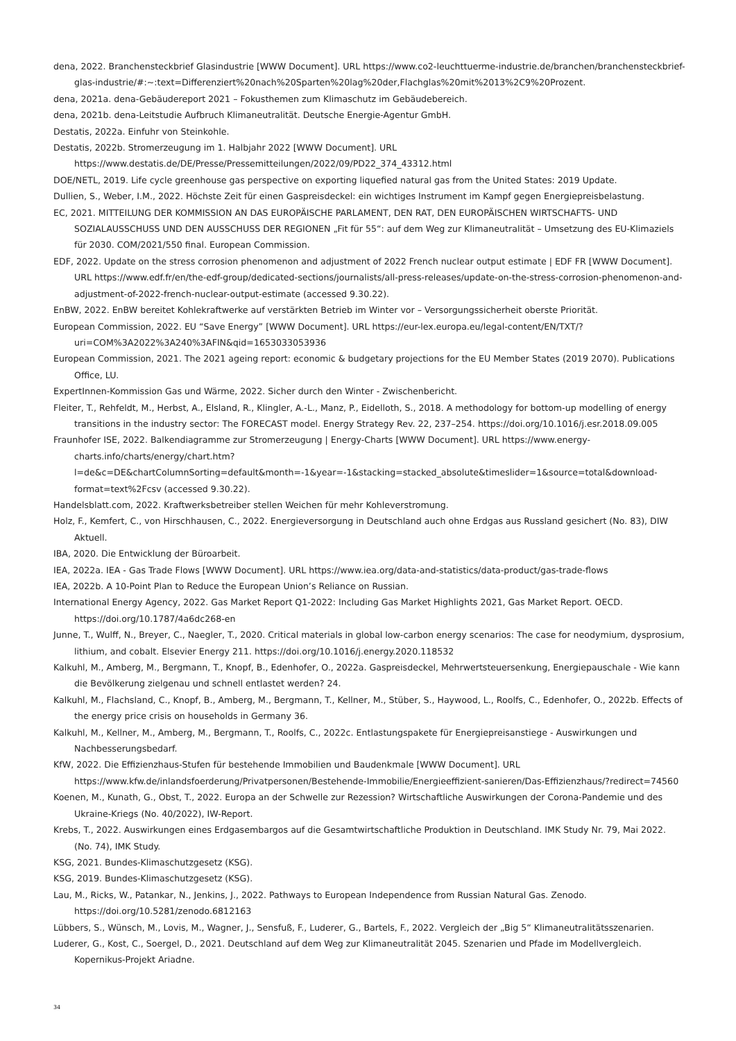dena, 2022. Branchensteckbrief Glasindustrie [WWW Document]. URL https://www.co2-leuchttuerme-industrie.de/branchen/branchensteckbrief-glas-industrie/#:~:text=Differenziert%20nach%20Sparten%20lag%20der,Flachglas%20mit%2013%2C9%20Prozent.
dena, 2021a. dena-Gebäudereport 2021 – Fokusthemen zum Klimaschutz im Gebäudebereich.
dena, 2021b. dena-Leitstudie Aufbruch Klimaneutralität. Deutsche Energie-Agentur GmbH.
Destatis, 2022a. Einfuhr von Steinkohle.
Destatis, 2022b. Stromerzeugung im 1. Halbjahr 2022 [WWW Document]. URL https://www.destatis.de/DE/Presse/Pressemitteilungen/2022/09/PD22_374_43312.html
DOE/NETL, 2019. Life cycle greenhouse gas perspective on exporting liquefied natural gas from the United States: 2019 Update.
Dullien, S., Weber, I.M., 2022. Höchste Zeit für einen Gaspreisdeckel: ein wichtiges Instrument im Kampf gegen Energiepreisbelastung.
EC, 2021. MITTEILUNG DER KOMMISSION AN DAS EUROPÄISCHE PARLAMENT, DEN RAT, DEN EUROPÄISCHEN WIRTSCHAFTS- UND SOZIALAUSSCHUSS UND DEN AUSSCHUSS DER REGIONEN „Fit für 55“: auf dem Weg zur Klimaneutralität – Umsetzung des EU-Klimaziels für 2030. COM/2021/550 final. European Commission.
EDF, 2022. Update on the stress corrosion phenomenon and adjustment of 2022 French nuclear output estimate | EDF FR [WWW Document]. URL https://www.edf.fr/en/the-edf-group/dedicated-sections/journalists/all-press-releases/update-on-the-stress-corrosion-phenomenon-and-adjustment-of-2022-french-nuclear-output-estimate (accessed 9.30.22).
EnBW, 2022. EnBW bereitet Kohlekraftwerke auf verstärkten Betrieb im Winter vor – Versorgungssicherheit oberste Priorität.
European Commission, 2022. EU “Save Energy” [WWW Document]. URL https://eur-lex.europa.eu/legal-content/EN/TXT/?uri=COM%3A2022%3A240%3AFIN&qid=1653033053936
European Commission, 2021. The 2021 ageing report: economic & budgetary projections for the EU Member States (2019 2070). Publications Office, LU.
ExpertInnen-Kommission Gas und Wärme, 2022. Sicher durch den Winter - Zwischenbericht.
Fleiter, T., Rehfeldt, M., Herbst, A., Elsland, R., Klingler, A.-L., Manz, P., Eidelloth, S., 2018. A methodology for bottom-up modelling of energy transitions in the industry sector: The FORECAST model. Energy Strategy Rev. 22, 237–254. https://doi.org/10.1016/j.esr.2018.09.005
Fraunhofer ISE, 2022. Balkendiagramme zur Stromerzeugung | Energy-Charts [WWW Document]. URL https://www.energy-charts.info/charts/energy/chart.htm?l=de&c=DE&chartColumnSorting=default&month=-1&year=-1&stacking=stacked_absolute&timeslider=1&source=total&download-format=text%2Fcsv (accessed 9.30.22).
Handelsblatt.com, 2022. Kraftwerksbetreiber stellen Weichen für mehr Kohleverstromung.
Holz, F., Kemfert, C., von Hirschhausen, C., 2022. Energieversorgung in Deutschland auch ohne Erdgas aus Russland gesichert (No. 83), DIW Aktuell.
IBA, 2020. Die Entwicklung der Büroarbeit.
IEA, 2022a. IEA - Gas Trade Flows [WWW Document]. URL https://www.iea.org/data-and-statistics/data-product/gas-trade-flows
IEA, 2022b. A 10-Point Plan to Reduce the European Union’s Reliance on Russian.
International Energy Agency, 2022. Gas Market Report Q1-2022: Including Gas Market Highlights 2021, Gas Market Report. OECD. https://doi.org/10.1787/4a6dc268-en
Junne, T., Wulff, N., Breyer, C., Naegler, T., 2020. Critical materials in global low-carbon energy scenarios: The case for neodymium, dysprosium, lithium, and cobalt. Elsevier Energy 211. https://doi.org/10.1016/j.energy.2020.118532
Kalkuhl, M., Amberg, M., Bergmann, T., Knopf, B., Edenhofer, O., 2022a. Gaspreisdeckel, Mehrwertsteuersenkung, Energiepauschale - Wie kann die Bevölkerung zielgenau und schnell entlastet werden? 24.
Kalkuhl, M., Flachsland, C., Knopf, B., Amberg, M., Bergmann, T., Kellner, M., Stüber, S., Haywood, L., Roolfs, C., Edenhofer, O., 2022b. Effects of the energy price crisis on households in Germany 36.
Kalkuhl, M., Kellner, M., Amberg, M., Bergmann, T., Roolfs, C., 2022c. Entlastungspakete für Energiepreisanstiege - Auswirkungen und Nachbesserungsbedarf.
KfW, 2022. Die Effizienzhaus-Stufen für bestehende Immobilien und Baudenkmale [WWW Document]. URL https://www.kfw.de/inlandsfoerderung/Privatpersonen/Bestehende-Immobilie/Energieeffizient-sanieren/Das-Effizienzhaus/?redirect=74560
Koenen, M., Kunath, G., Obst, T., 2022. Europa an der Schwelle zur Rezession? Wirtschaftliche Auswirkungen der Corona-Pandemie und des Ukraine-Kriegs (No. 40/2022), IW-Report.
Krebs, T., 2022. Auswirkungen eines Erdgasembargos auf die Gesamtwirtschaftliche Produktion in Deutschland. IMK Study Nr. 79, Mai 2022. (No. 74), IMK Study.
KSG, 2021. Bundes-Klimaschutzgesetz (KSG).
KSG, 2019. Bundes-Klimaschutzgesetz (KSG).
Lau, M., Ricks, W., Patankar, N., Jenkins, J., 2022. Pathways to European Independence from Russian Natural Gas. Zenodo. https://doi.org/10.5281/zenodo.6812163
Lübbers, S., Wünsch, M., Lovis, M., Wagner, J., Sensfuß, F., Luderer, G., Bartels, F., 2022. Vergleich der „Big 5“ Klimaneutralitätsszenarien.
Luderer, G., Kost, C., Soergel, D., 2021. Deutschland auf dem Weg zur Klimaneutralität 2045. Szenarien und Pfade im Modellvergleich. Kopernikus-Projekt Ariadne.
34